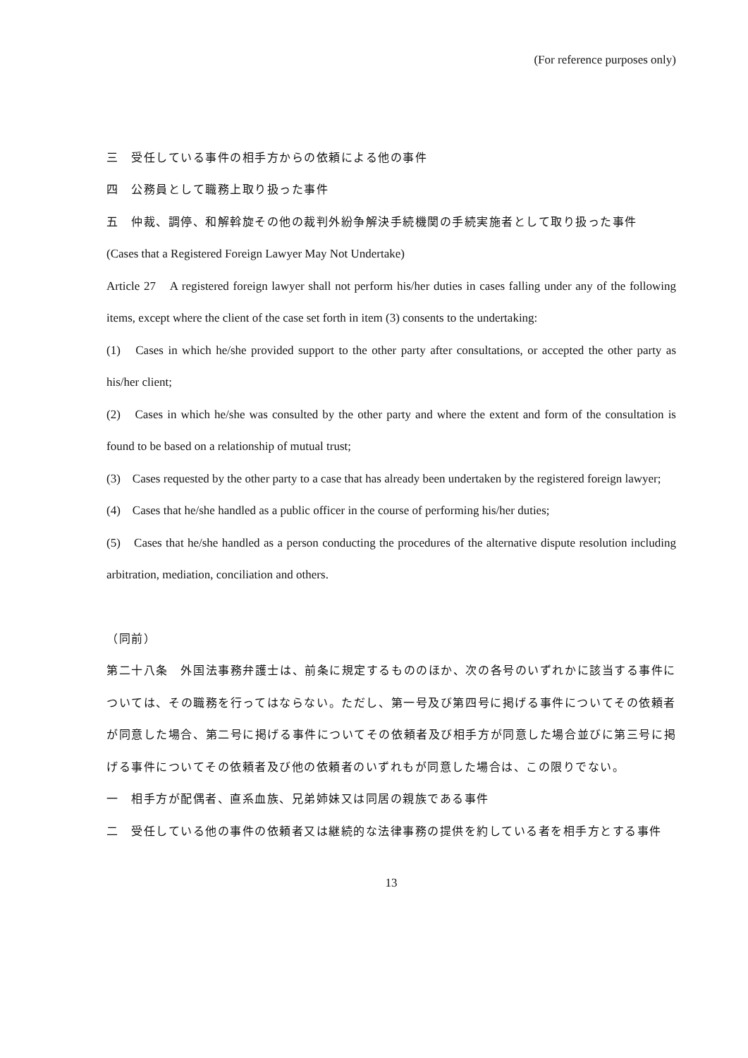(For reference purposes only)
三　受任している事件の相手方からの依頼による他の事件
四　公務員として職務上取り扱った事件
五　仲裁、調停、和解斡旋その他の裁判外紛争解決手続機関の手続実施者として取り扱った事件
(Cases that a Registered Foreign Lawyer May Not Undertake)
Article 27　A registered foreign lawyer shall not perform his/her duties in cases falling under any of the following items, except where the client of the case set forth in item (3) consents to the undertaking:
(1)　Cases in which he/she provided support to the other party after consultations, or accepted the other party as his/her client;
(2)　Cases in which he/she was consulted by the other party and where the extent and form of the consultation is found to be based on a relationship of mutual trust;
(3)　Cases requested by the other party to a case that has already been undertaken by the registered foreign lawyer;
(4)　Cases that he/she handled as a public officer in the course of performing his/her duties;
(5)　Cases that he/she handled as a person conducting the procedures of the alternative dispute resolution including arbitration, mediation, conciliation and others.
（同前）
第二十八条　外国法事務弁護士は、前条に規定するもののほか、次の各号のいずれかに該当する事件については、その職務を行ってはならない。ただし、第一号及び第四号に掲げる事件についてその依頼者が同意した場合、第二号に掲げる事件についてその依頼者及び相手方が同意した場合並びに第三号に掲げる事件についてその依頼者及び他の依頼者のいずれもが同意した場合は、この限りでない。
一　相手方が配偶者、直系血族、兄弟姉妹又は同居の親族である事件
二　受任している他の事件の依頼者又は継続的な法律事務の提供を約している者を相手方とする事件
13